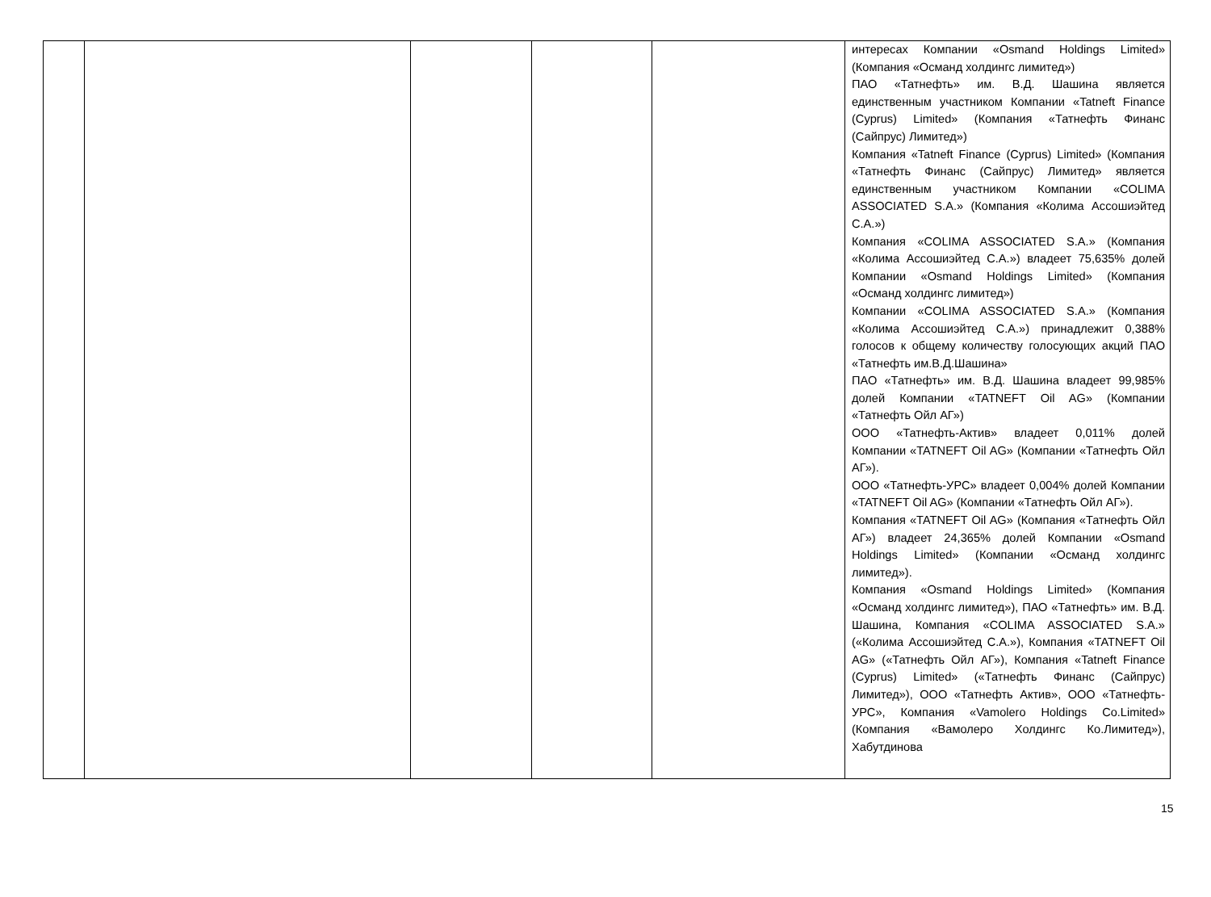| | | | | | интересах Компании «Osmand Holdings Limited» (Компания «Османд холдингс лимитед») ПАО «Татнефть» им. В.Д. Шашина является единственным участником Компании «Tatneft Finance (Cyprus) Limited» (Компания «Татнефть Финанс (Сайпрус) Лимитед») Компания «Tatneft Finance (Cyprus) Limited» (Компания «Татнефть Финанс (Сайпрус) Лимитед» является единственным участником Компании «COLIMA ASSOCIATED S.A.» (Компания «Колима Ассошиэйтед С.А.») Компания «COLIMA ASSOCIATED S.A.» (Компания «Колима Ассошиэйтед С.А.») владеет 75,635% долей Компании «Osmand Holdings Limited» (Компания «Османд холдингс лимитед») Компании «COLIMA ASSOCIATED S.A.» (Компания «Колима Ассошиэйтед С.А.») принадлежит 0,388% голосов к общему количеству голосующих акций ПАО «Татнефть им.В.Д.Шашина» ПАО «Татнефть» им. В.Д. Шашина владеет 99,985% долей Компании «TATNEFT Oil AG» (Компании «Татнефть Ойл АГ») ООО «Татнефть-Актив» владеет 0,011% долей Компании «TATNEFT Oil AG» (Компании «Татнефть Ойл АГ»). ООО «Татнефть-УРС» владеет 0,004% долей Компании «TATNEFT Oil AG» (Компании «Татнефть Ойл АГ»). Компания «TATNEFT Oil AG» (Компания «Татнефть Ойл АГ») владеет 24,365% долей Компании «Osmand Holdings Limited» (Компании «Османд холдингс лимитед»). Компания «Osmand Holdings Limited» (Компания «Османд холдингс лимитед»), ПАО «Татнефть» им. В.Д. Шашина, Компания «COLIMA ASSOCIATED S.A.» («Колима Ассошиэйтед С.А.»), Компания «TATNEFT Oil AG» («Татнефть Ойл АГ»), Компания «Tatneft Finance (Cyprus) Limited» («Татнефть Финанс (Сайпрус) Лимитед»), ООО «Татнефть Актив», ООО «Татнефть-УРС», Компания «Vamolero Holdings Co.Limited» (Компания «Вамолеро Холдингс Ко.Лимитед»), Хабутдинова |
15